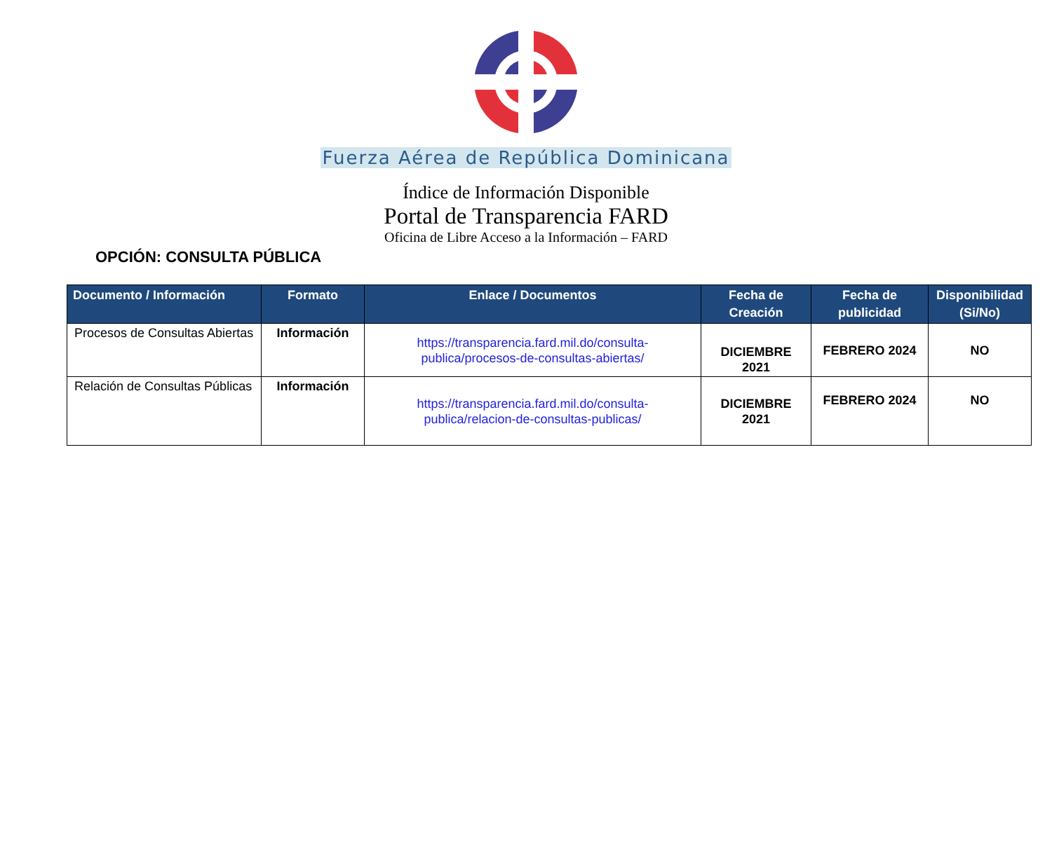Fuerza Aérea de República Dominicana
Índice de Información Disponible
Portal de Transparencia FARD
Oficina de Libre Acceso a la Información – FARD
OPCIÓN: CONSULTA PÚBLICA
| Documento / Información | Formato | Enlace / Documentos | Fecha de Creación | Fecha de publicidad | Disponibilidad (Si/No) |
| --- | --- | --- | --- | --- | --- |
| Procesos de Consultas Abiertas | Información | https://transparencia.fard.mil.do/consulta-publica/procesos-de-consultas-abiertas/ | DICIEMBRE 2021 | FEBRERO 2024 | NO |
| Relación de Consultas Públicas | Información | https://transparencia.fard.mil.do/consulta-publica/relacion-de-consultas-publicas/ | DICIEMBRE 2021 | FEBRERO 2024 | NO |